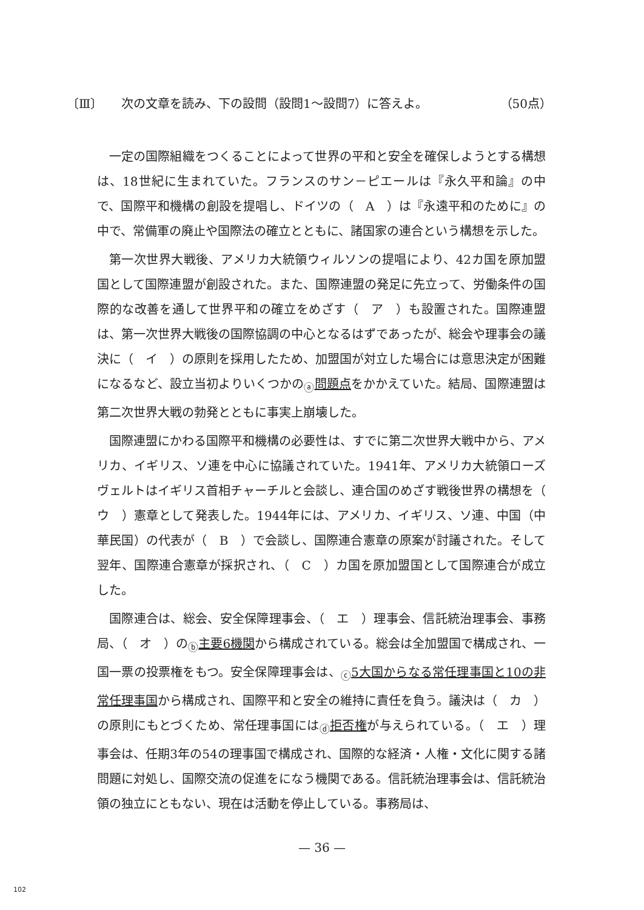〔Ⅲ〕 次の文章を読み、下の設問（設問1～設問7）に答えよ。
（50点）
一定の国際組織をつくることによって世界の平和と安全を確保しようとする構想は、18世紀に生まれていた。フランスのサン－ピエールは『永久平和論』の中で、国際平和機構の創設を提唱し、ドイツの（　A　）は『永遠平和のために』の中で、常備軍の廃止や国際法の確立とともに、諸国家の連合という構想を示した。
第一次世界大戦後、アメリカ大統領ウィルソンの提唱により、42カ国を原加盟国として国際連盟が創設された。また、国際連盟の発足に先立って、労働条件の国際的な改善を通して世界平和の確立をめざす（　ア　）も設置された。国際連盟は、第一次世界大戦後の国際協調の中心となるはずであったが、総会や理事会の議決に（　イ　）の原則を採用したため、加盟国が対立した場合には意思決定が困難になるなど、設立当初よりいくつかの<sub>ⓐ</sub>問題点をかかえていた。結局、国際連盟は第二次世界大戦の勃発とともに事実上崩壊した。
国際連盟にかわる国際平和機構の必要性は、すでに第二次世界大戦中から、アメリカ、イギリス、ソ連を中心に協議されていた。1941年、アメリカ大統領ローズヴェルトはイギリス首相チャーチルと会談し、連合国のめざす戦後世界の構想を（　ウ　）憲章として発表した。1944年には、アメリカ、イギリス、ソ連、中国（中華民国）の代表が（　B　）で会談し、国際連合憲章の原案が討議された。そして翌年、国際連合憲章が採択され、（　C　）カ国を原加盟国として国際連合が成立した。
国際連合は、総会、安全保障理事会、（　エ　）理事会、信託統治理事会、事務局、（　オ　）の<sub>ⓑ</sub>主要6機関から構成されている。総会は全加盟国で構成され、一国一票の投票権をもつ。安全保障理事会は、<sub>ⓒ</sub>5大国からなる常任理事国と10の非常任理事国から構成され、国際平和と安全の維持に責任を負う。議決は（　カ　）の原則にもとづくため、常任理事国には<sub>ⓓ</sub>拒否権が与えられている。（　エ　）理事会は、任期3年の54の理事国で構成され、国際的な経済・人権・文化に関する諸問題に対処し、国際交流の促進をになう機関である。信託統治理事会は、信託統治領の独立にともない、現在は活動を停止している。事務局は、
— 36 —
102